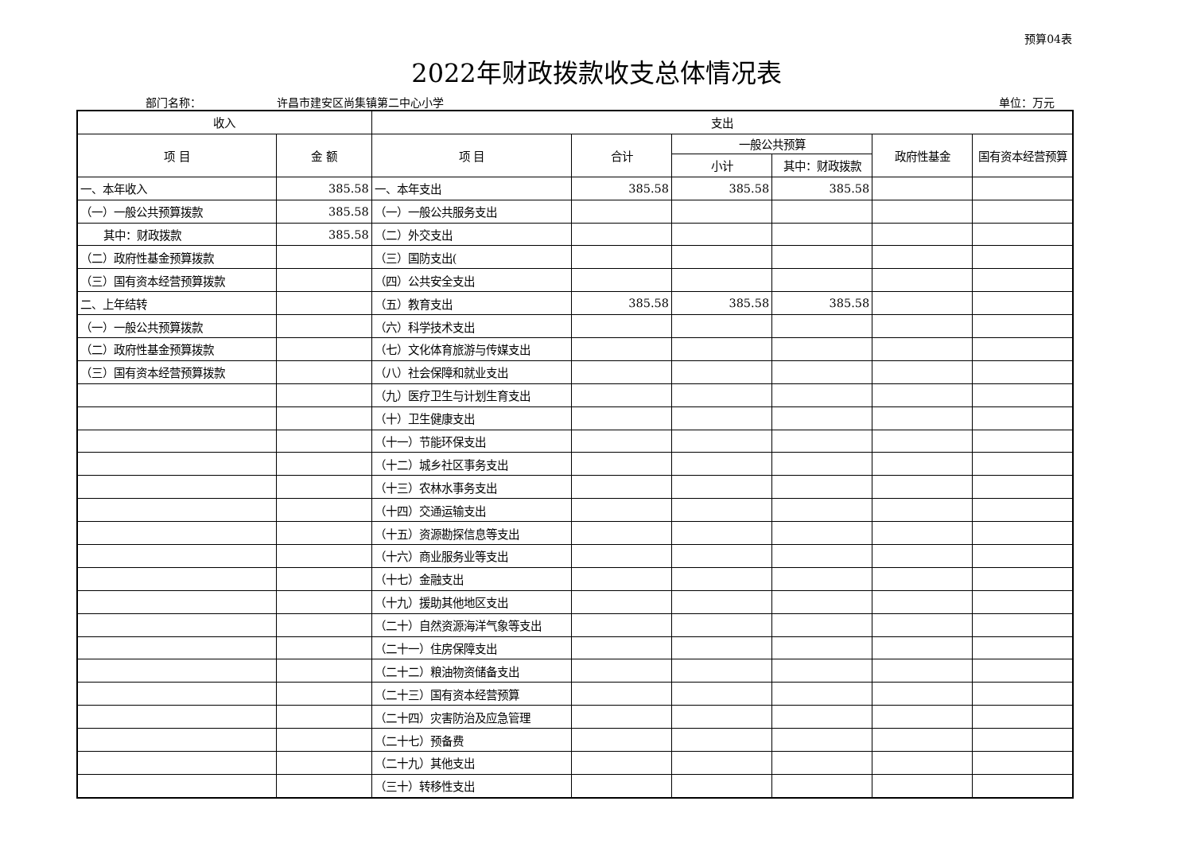预算04表
2022年财政拨款收支总体情况表
部门名称： 许昌市建安区尚集镇第二中心小学 单位：万元
| 收入 | | 支出 | | | | | |
| --- | --- | --- | --- | --- | --- | --- | --- |
| 项 目 | 金 额 | 项 目 | 合计 | 一般公共预算 | | 政府性基金 | 国有资本经营预算 |
| | | | | 小计 | 其中：财政拨款 | | |
| 一、本年收入 | 385.58 | 一、本年支出 | 385.58 | 385.58 | 385.58 | | |
| （一）一般公共预算拨款 | 385.58 | （一）一般公共服务支出 | | | | | |
| 其中：财政拨款 | 385.58 | （二）外交支出 | | | | | |
| （二）政府性基金预算拨款 | | （三）国防支出( | | | | | |
| （三）国有资本经营预算拨款 | | （四）公共安全支出 | | | | | |
| 二、上年结转 | | （五）教育支出 | 385.58 | 385.58 | 385.58 | | |
| （一）一般公共预算拨款 | | （六）科学技术支出 | | | | | |
| （二）政府性基金预算拨款 | | （七）文化体育旅游与传媒支出 | | | | | |
| （三）国有资本经营预算拨款 | | （八）社会保障和就业支出 | | | | | |
| | | （九）医疗卫生与计划生育支出 | | | | | |
| | | （十）卫生健康支出 | | | | | |
| | | （十一）节能环保支出 | | | | | |
| | | （十二）城乡社区事务支出 | | | | | |
| | | （十三）农林水事务支出 | | | | | |
| | | （十四）交通运输支出 | | | | | |
| | | （十五）资源勘探信息等支出 | | | | | |
| | | （十六）商业服务业等支出 | | | | | |
| | | （十七）金融支出 | | | | | |
| | | （十九）援助其他地区支出 | | | | | |
| | | （二十）自然资源海洋气象等支出 | | | | | |
| | | （二十一）住房保障支出 | | | | | |
| | | （二十二）粮油物资储备支出 | | | | | |
| | | （二十三）国有资本经营预算 | | | | | |
| | | （二十四）灾害防治及应急管理 | | | | | |
| | | （二十七）预备费 | | | | | |
| | | （二十九）其他支出 | | | | | |
| | | （三十）转移性支出 | | | | | |